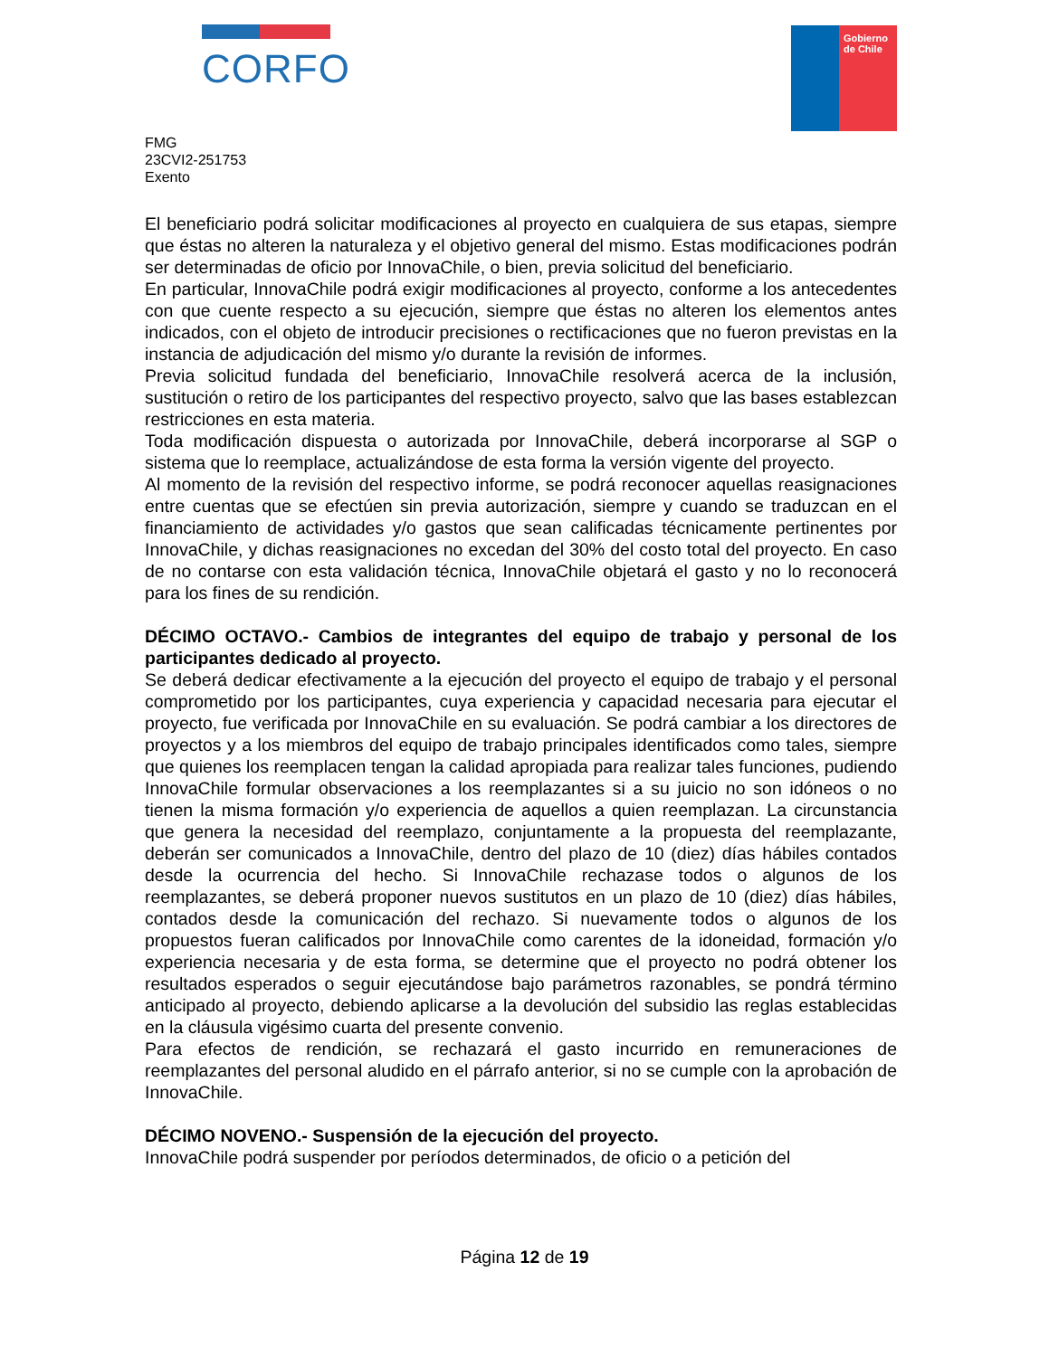CORFO
Gobierno
de Chile
FMG
23CVI2-251753
Exento
El beneficiario podrá solicitar modificaciones al proyecto en cualquiera de sus etapas, siempre que éstas no alteren la naturaleza y el objetivo general del mismo. Estas modificaciones podrán ser determinadas de oficio por InnovaChile, o bien, previa solicitud del beneficiario.
En particular, InnovaChile podrá exigir modificaciones al proyecto, conforme a los antecedentes con que cuente respecto a su ejecución, siempre que éstas no alteren los elementos antes indicados, con el objeto de introducir precisiones o rectificaciones que no fueron previstas en la instancia de adjudicación del mismo y/o durante la revisión de informes.
Previa solicitud fundada del beneficiario, InnovaChile resolverá acerca de la inclusión, sustitución o retiro de los participantes del respectivo proyecto, salvo que las bases establezcan restricciones en esta materia.
Toda modificación dispuesta o autorizada por InnovaChile, deberá incorporarse al SGP o sistema que lo reemplace, actualizándose de esta forma la versión vigente del proyecto.
Al momento de la revisión del respectivo informe, se podrá reconocer aquellas reasignaciones entre cuentas que se efectúen sin previa autorización, siempre y cuando se traduzcan en el financiamiento de actividades y/o gastos que sean calificadas técnicamente pertinentes por InnovaChile, y dichas reasignaciones no excedan del 30% del costo total del proyecto. En caso de no contarse con esta validación técnica, InnovaChile objetará el gasto y no lo reconocerá para los fines de su rendición.
DÉCIMO OCTAVO.- Cambios de integrantes del equipo de trabajo y personal de los participantes dedicado al proyecto.
Se deberá dedicar efectivamente a la ejecución del proyecto el equipo de trabajo y el personal comprometido por los participantes, cuya experiencia y capacidad necesaria para ejecutar el proyecto, fue verificada por InnovaChile en su evaluación. Se podrá cambiar a los directores de proyectos y a los miembros del equipo de trabajo principales identificados como tales, siempre que quienes los reemplacen tengan la calidad apropiada para realizar tales funciones, pudiendo InnovaChile formular observaciones a los reemplazantes si a su juicio no son idóneos o no tienen la misma formación y/o experiencia de aquellos a quien reemplazan. La circunstancia que genera la necesidad del reemplazo, conjuntamente a la propuesta del reemplazante, deberán ser comunicados a InnovaChile, dentro del plazo de 10 (diez) días hábiles contados desde la ocurrencia del hecho. Si InnovaChile rechazase todos o algunos de los reemplazantes, se deberá proponer nuevos sustitutos en un plazo de 10 (diez) días hábiles, contados desde la comunicación del rechazo. Si nuevamente todos o algunos de los propuestos fueran calificados por InnovaChile como carentes de la idoneidad, formación y/o experiencia necesaria y de esta forma, se determine que el proyecto no podrá obtener los resultados esperados o seguir ejecutándose bajo parámetros razonables, se pondrá término anticipado al proyecto, debiendo aplicarse a la devolución del subsidio las reglas establecidas en la cláusula vigésimo cuarta del presente convenio.
Para efectos de rendición, se rechazará el gasto incurrido en remuneraciones de reemplazantes del personal aludido en el párrafo anterior, si no se cumple con la aprobación de InnovaChile.
DÉCIMO NOVENO.- Suspensión de la ejecución del proyecto.
InnovaChile podrá suspender por períodos determinados, de oficio o a petición del
Página 12 de 19